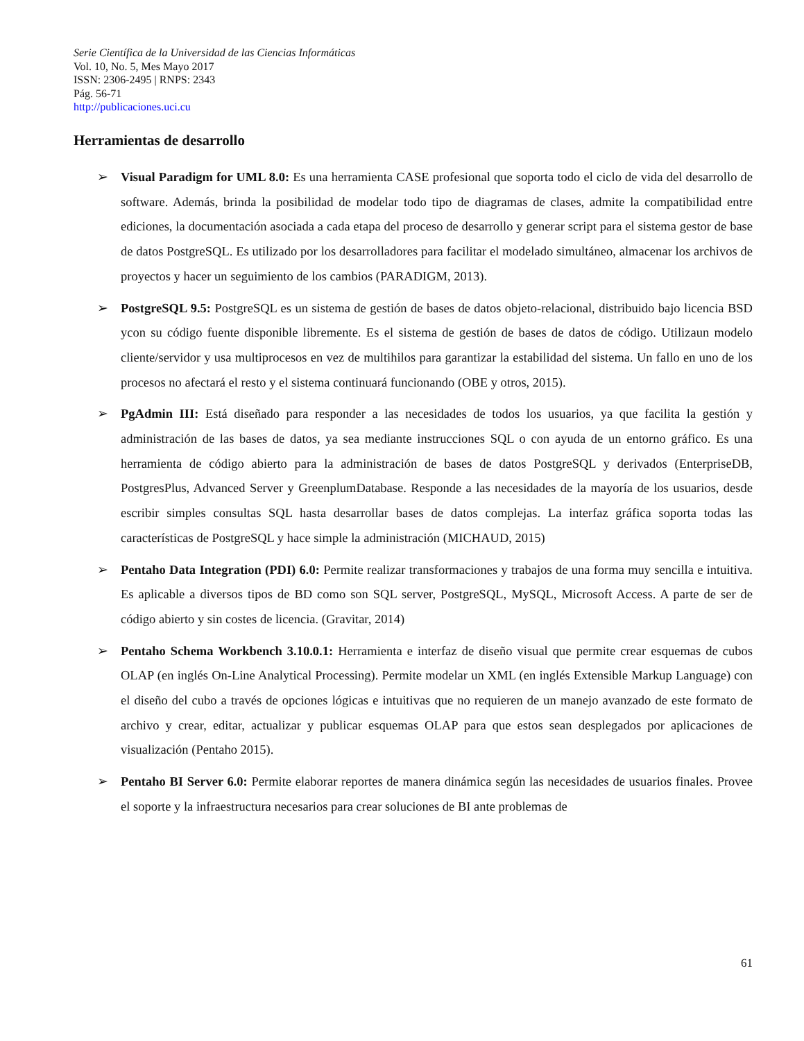Serie Científica de la Universidad de las Ciencias Informáticas
Vol. 10, No. 5, Mes Mayo 2017
ISSN: 2306-2495 | RNPS: 2343
Pág. 56-71
http://publicaciones.uci.cu
Herramientas de desarrollo
➢ Visual Paradigm for UML 8.0: Es una herramienta CASE profesional que soporta todo el ciclo de vida del desarrollo de software. Además, brinda la posibilidad de modelar todo tipo de diagramas de clases, admite la compatibilidad entre ediciones, la documentación asociada a cada etapa del proceso de desarrollo y generar script para el sistema gestor de base de datos PostgreSQL. Es utilizado por los desarrolladores para facilitar el modelado simultáneo, almacenar los archivos de proyectos y hacer un seguimiento de los cambios (PARADIGM, 2013).
➢ PostgreSQL 9.5: PostgreSQL es un sistema de gestión de bases de datos objeto-relacional, distribuido bajo licencia BSD ycon su código fuente disponible libremente. Es el sistema de gestión de bases de datos de código. Utilizaun modelo cliente/servidor y usa multiprocesos en vez de multihilos para garantizar la estabilidad del sistema. Un fallo en uno de los procesos no afectará el resto y el sistema continuará funcionando (OBE y otros, 2015).
➢ PgAdmin III: Está diseñado para responder a las necesidades de todos los usuarios, ya que facilita la gestión y administración de las bases de datos, ya sea mediante instrucciones SQL o con ayuda de un entorno gráfico. Es una herramienta de código abierto para la administración de bases de datos PostgreSQL y derivados (EnterpriseDB, PostgresPlus, Advanced Server y GreenplumDatabase. Responde a las necesidades de la mayoría de los usuarios, desde escribir simples consultas SQL hasta desarrollar bases de datos complejas. La interfaz gráfica soporta todas las características de PostgreSQL y hace simple la administración (MICHAUD, 2015)
➢ Pentaho Data Integration (PDI) 6.0: Permite realizar transformaciones y trabajos de una forma muy sencilla e intuitiva. Es aplicable a diversos tipos de BD como son SQL server, PostgreSQL, MySQL, Microsoft Access. A parte de ser de código abierto y sin costes de licencia. (Gravitar, 2014)
➢ Pentaho Schema Workbench 3.10.0.1: Herramienta e interfaz de diseño visual que permite crear esquemas de cubos OLAP (en inglés On-Line Analytical Processing). Permite modelar un XML (en inglés Extensible Markup Language) con el diseño del cubo a través de opciones lógicas e intuitivas que no requieren de un manejo avanzado de este formato de archivo y crear, editar, actualizar y publicar esquemas OLAP para que estos sean desplegados por aplicaciones de visualización (Pentaho 2015).
➢ Pentaho BI Server 6.0: Permite elaborar reportes de manera dinámica según las necesidades de usuarios finales. Provee el soporte y la infraestructura necesarios para crear soluciones de BI ante problemas de
61